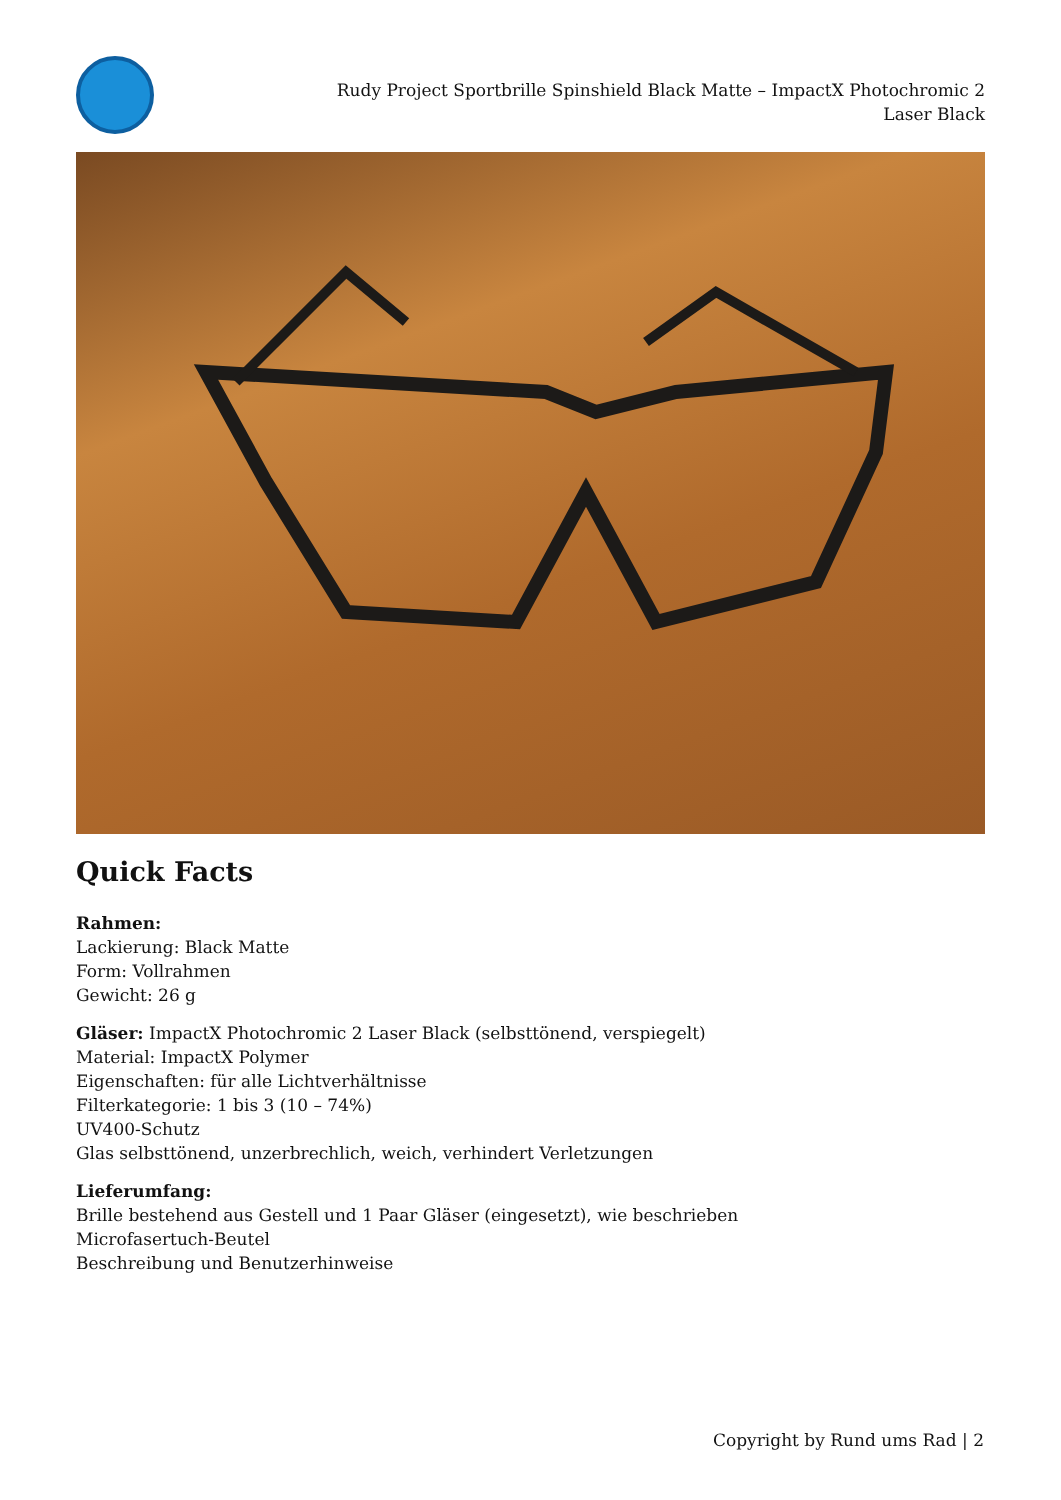Rudy Project Sportbrille Spinshield Black Matte – ImpactX Photochromic 2 Laser Black
Quick Facts
Rahmen:
Lackierung: Black Matte
Form: Vollrahmen
Gewicht: 26 g
Gläser: ImpactX Photochromic 2 Laser Black (selbsttönend, verspiegelt)
Material: ImpactX Polymer
Eigenschaften: für alle Lichtverhältnisse
Filterkategorie: 1 bis 3 (10 – 74%)
UV400-Schutz
Glas selbsttönend, unzerbrechlich, weich, verhindert Verletzungen
Lieferumfang:
Brille bestehend aus Gestell und 1 Paar Gläser (eingesetzt), wie beschrieben
Microfasertuch-Beutel
Beschreibung und Benutzerhinweise
Copyright by Rund ums Rad | 2